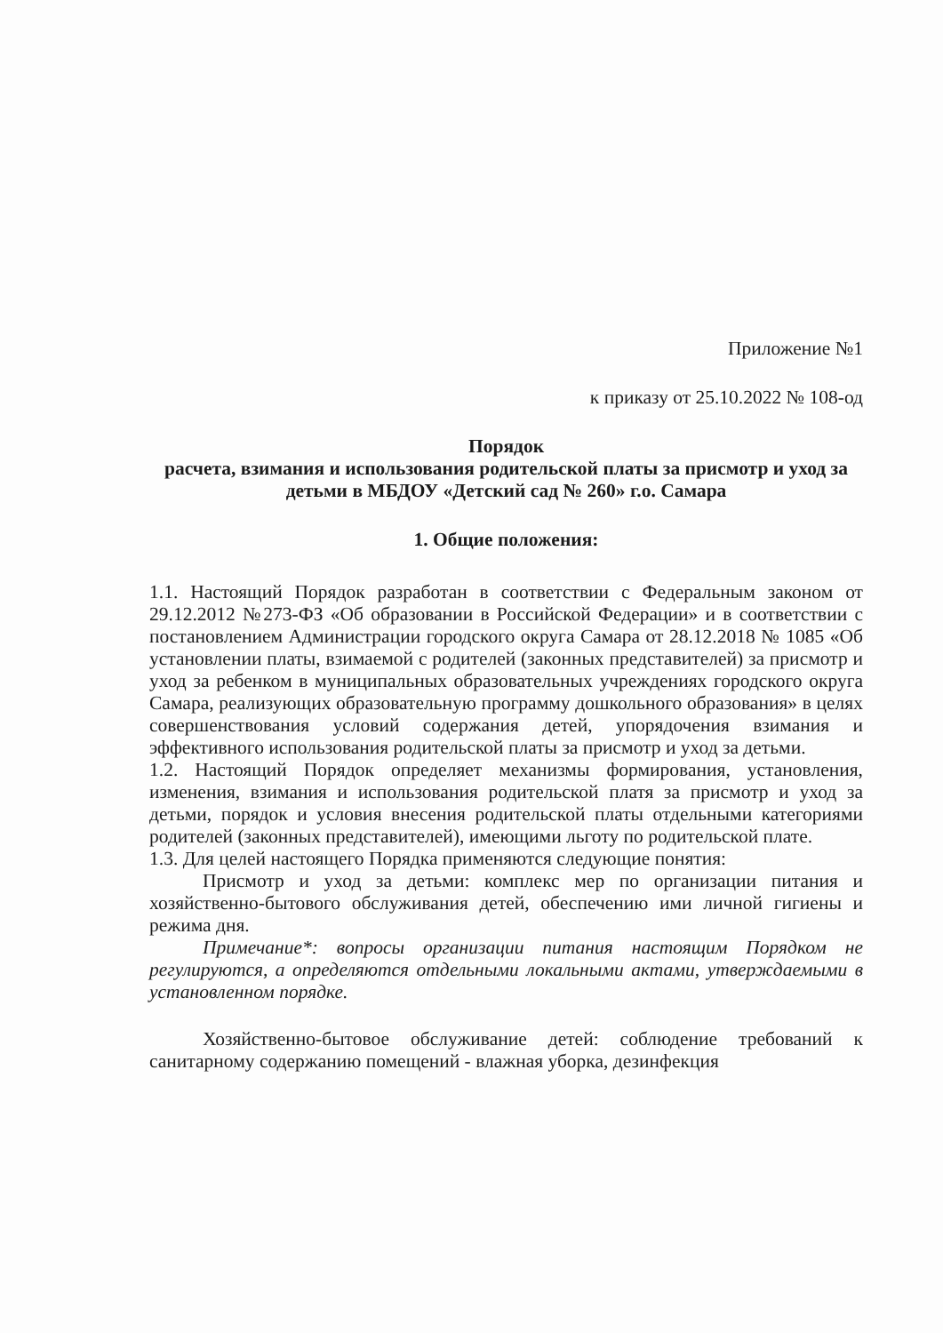Приложение №1
к приказу от 25.10.2022 № 108-од
Порядок
расчета, взимания и использования родительской платы за присмотр и уход за детьми в МБДОУ «Детский сад № 260» г.о. Самара
1. Общие положения:
1.1. Настоящий Порядок разработан в соответствии с Федеральным законом от 29.12.2012 №273-ФЗ «Об образовании в Российской Федерации» и в соответствии с постановлением Администрации городского округа Самара от 28.12.2018 № 1085 «Об установлении платы, взимаемой с родителей (законных представителей) за присмотр и уход за ребенком в муниципальных образовательных учреждениях городского округа Самара, реализующих образовательную программу дошкольного образования» в целях совершенствования условий содержания детей, упорядочения взимания и эффективного использования родительской платы за присмотр и уход за детьми.
1.2. Настоящий Порядок определяет механизмы формирования, установления, изменения, взимания и использования родительской платя за присмотр и уход за детьми, порядок и условия внесения родительской платы отдельными категориями родителей (законных представителей), имеющими льготу по родительской плате.
1.3. Для целей настоящего Порядка применяются следующие понятия:
Присмотр и уход за детьми: комплекс мер по организации питания и хозяйственно-бытового обслуживания детей, обеспечению ими личной гигиены и режима дня.
Примечание*: вопросы организации питания настоящим Порядком не регулируются, а определяются отдельными локальными актами, утверждаемыми в установленном порядке.
Хозяйственно-бытовое обслуживание детей: соблюдение требований к санитарному содержанию помещений - влажная уборка, дезинфекция